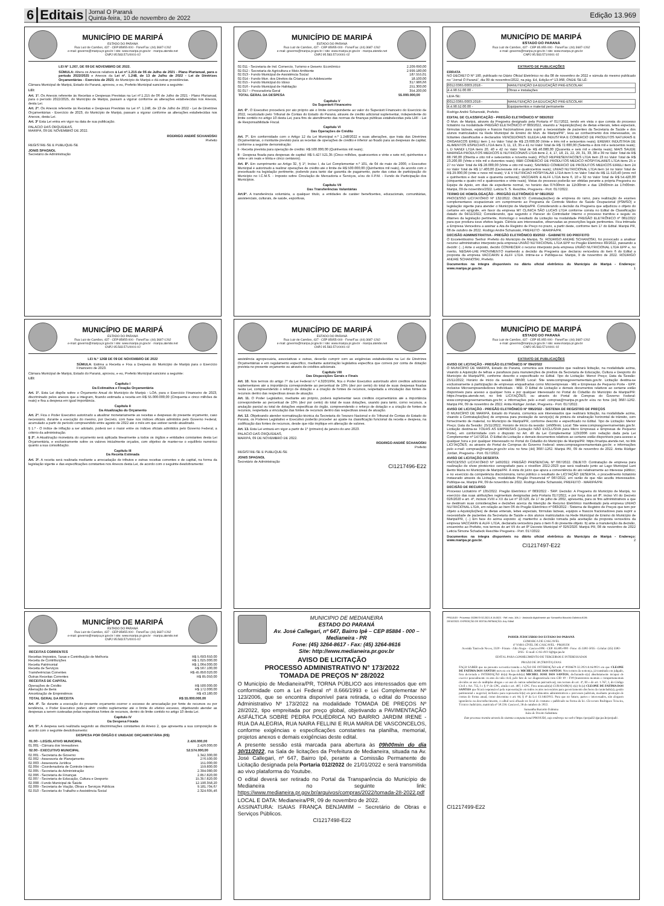6 Editais Jornal O Paraná
Quinta-feira, 10 de novembro de 2022 Edição 13.969
MUNICÍPIO DE MARIPÁ
ESTADO DO PARANÁ
Rua Luiz de Camões, 437 - CEP 85955-000 - Fone/Fax: (44) 3687-1262
e-mail: governo@maripa.pr.gov.br / site: www.maripa.pr.gov.br - maripa.atende.net
CNPJ 95.583.571/0001-02
LEI Nº 1.267, DE 09 DE NOVEMBRO DE 2022.
SÚMULA: Altera os Anexos relativos à Lei nº.1.215 de 06 de Julho de 2021 - Plano Plurianual, para o período 2022/2025 e Anexos da Lei nº. 1.248, de 13 de Julho de 2022 - Lei de Diretrizes Orçamentárias - Exercício de 2023, do Município de Maripá e dá outras providências.
Câmara Municipal de Maripá, Estado do Paraná, aprovou, e eu, Prefeito Municipal sanciono a seguinte:
LEI:
Art. 1º. Os Anexos referente às Receitas e Despesas Previstas na Lei nº.1.215 de 06 de Julho de 2021 - Plano Plurianual, para o período 2022/2025, do Município de Maripá, passam a vigorar conforme as alterações estabelecidas nos Anexos, desta Lei.
Art. 2º. Os Anexos referente às Receitas e Despesas Previstas na Lei nº. 1.248, de 13 de Julho de 2022 - Lei de Diretrizes Orçamentárias - Exercício de 2023, do Município de Maripá, passam a vigorar conforme as alterações estabelecidas nos Anexos, desta Lei.
Art. 3º Esta Lei entra em vigor na data de sua publicação.
PALÁCIO DAS ORQUÍDEAS,
MARIPÁ, 09 DE NOVEMBRO DE 2022.
RODRIGO ANDRÉ SCHANOSKI
Prefeito
REGISTRE-SE E PUBLIQUE-SE
JONIS SPAGNOL
Secretário de Administração
MUNICÍPIO DE MARIPÁ
ESTADO DO PARANÁ
Rua Luiz de Camões, 437 - CEP 85955-000 - Fone/Fax: (44) 3687-1262
e-mail: governo@maripa.pr.gov.br / site: www.maripa.pr.gov.br - maripa.atende.net
CNPJ 95.583.571/0001-02
LEI N.º 1268 DE 09 DE NOVEMBRO DE 2022
SÚMULA: Estima a Receita e Fixa a Despesa do Município de Maripá para o Exercício Financeiro de 2023.
Câmara Municipal de Maripá, Estado do Paraná, aprovou, e eu, Prefeito Municipal sanciono a seguinte:
LEI:
Capítulo I
Da Estimativa e Fixação Orçamentária
Art. 1º. Esta Lei dispõe sobre o Orçamento Anual do Município de Maripá - LOA, para o Exercício Financeiro de 2023, discriminado pelos anexos que a integram, ficando estimada a receita em R$ 55.000.000,00 (Cinquenta e cinco milhões de reais) e fixa a despesa em igual importância.
Capítulo II
Da Atualização do Orçamento
Art. 2º. Fica o Poder Executivo autorizado a atualizar monetariamente as receitas e despesas do presente orçamento, caso necessário, durante a execução do mesmo, por Decreto, com base nos índices oficiais admitidos pelo Governo Federal, acumulado a partir do período compreendido entre agosto de 2022 até o mês em que estiver sendo atualizado.
§ 1.º - O índice de inflação a ser adotado, poderá ser o maior entre os índices oficiais admitidos pelo Governo Federal, a critério da administração.
§ 2º. A Atualização monetária do orçamento será aplicada linearmente a todos os órgãos e entidades constantes desta Lei Orçamentária, e exclusivamente sobre os valores inicialmente orçados, com objetivo de manter-se o equilíbrio numérico quanto a sua consolidação.
Capítulo III
Da Receita Estimada
Art. 3º. A receita será realizada mediante a arrecadação de tributos e outras receitas correntes e de capital, na forma da legislação vigente e das especificações constantes nos Anexos desta Lei, de acordo com o seguinte desdobramento:
MUNICÍPIO DE MARIPÁ
ESTADO DO PARANÁ
Rua Luiz de Camões, 437 - CEP 85955-000 - Fone/Fax: (44) 3687-1262
e-mail: governo@maripa.pr.gov.br / site: www.maripa.pr.gov.br - maripa.atende.net
CNPJ 95.583.571/0001-02
| RECEITAS CORRENTES | |
| --- | --- |
| Receitas Impostos, Taxas e Contribuição de Melhoria | R$ 5.693.650,00 |
| Receita de Contribuições | R$ 1.025.000,00 |
| Receita Patrimonial | R$ 1.064.000,00 |
| Receita de Serviços | R$ 567.100,00 |
| Transferências Correntes | R$ 45.850.020,00 |
| Outras Receitas Correntes | R$ 85.050,00 |
| RECEITAS DE CAPITAL | |
| Operações de Crédito | R$ 500.000,00 |
| Alienação de Bens | R$ 172.000,00 |
| Amortização de Empréstimos | R$ 43.180,00 |
| TOTAL GERAL DA RECEITA | R$ 55.000.000,00 |
Art. 4º. Se durante a execução do presente orçamento ocorrer o excesso de arrecadação por fonte de recursos ou por tendência, o Poder Executivo poderá abrir crédito suplementar até o limite do efetivo excesso, objetivando atender as despesas a serem custeadas pelas respectivas fontes de recursos, dentro do limite contido no artigo 10 desta Lei.
Capítulo IV
Da Despesa Fixada
Art. 5º. A despesa será realizada segundo as discriminações constantes do Anexo 2, que apresenta a sua composição de acordo com o seguinte desdobramento:
DESPESA POR ÓRGÃO E UNIDADE ORÇAMENTÁRIA (R$)
| 01.00 - LEGISLATIVO MUNICIPAL | 2.426.000,00 |
| --- | --- |
| 01.001 - Câmara dos Vereadores | 2.426.000,00 |
| 02.00 - EXECUTIVO MUNICIPAL | 52.574.000,00 |
| 02.001 - Secretaria de Governo | 1.342.300,00 |
| 02.002 - Assessoria de Planejamento | 276.500,00 |
| 02.003 - Assessoria Jurídica | 151.000,00 |
| 02.004 - Coordenadoria de Controle Interno | 159.800,00 |
| 02.005 - Secretaria de Administração | 2.394.080,00 |
| 02.006 - Secretaria de Finanças | 2.857.820,00 |
| 02.007 - Secretaria de Educação, Cultura e Desporto | 15.357.820,00 |
| 02.008 - Fundo Municipal de Saúde | 12.190.358,20 |
| 02.009 - Secretaria de Viação, Obras e Serviços Públicos | 9.181.704,67 |
| 02.010 - Secretaria do Trabalho e Assistência Social | 2.324.605,46 |
MUNICÍPIO DE MARIPÁ
ESTADO DO PARANÁ
Rua Luiz de Camões, 437 - CEP 85955-000 - Fone/Fax: (44) 3687-1262
e-mail: governo@maripa.pr.gov.br / site: www.maripa.pr.gov.br - maripa.atende.net
CNPJ 95.583.571/0001-02
| 02.011 - Secretaria de Ind. Comercio, Turismo e Desenv. Econômico | 2.209.690,00 |
| 02.012 - Secretaria de Agricultura e Meio Ambiente | 2.999.180,00 |
| 02.013 - Fundo Municipal de Assistência Social | 187.555,01 |
| 02.014 - Fundo Mun. dos Direitos da Criança e do Adolescente | 18.100,00 |
| 02.015 - Fundo Municipal do Idoso | 317.986,66 |
| 02.016 - Fundo Municipal de Habitação | 251.300,00 |
| 02.017 – Procuradoria Geral | 354.200,00 |
| TOTAL GERAL DA DESPESA | 55.000.000,00 |
Capítulo V
Do Superávit Financeiro
Art. 6º. O Executivo procederá por ato próprio até o limite correspondente ao valor do Superávit Financeiro do Exercício de 2022, recalculado pelo Tribunal de Contas do Estado do Paraná, através de crédito adicional suplementar, independente do limite contido no artigo 10 desta Lei, para fins de atendimento das normas de finanças públicas estabelecidas pela LRF - Lei de Responsabilidade Fiscal.
Capítulo VI
Das Operações de Crédito
Art. 7º. Em conformidade com o Artigo 12 da Lei Municipal n.º 1.248/2022 e suas alterações, que trata das Diretrizes Orçamentárias, o montante previsto para as receitas de operações de crédito é inferior ao fixado para as despesas de capital, conforme a seguinte demonstração:
I - Receita prevista para operação de crédito: R$ 500.000,00 (Quinhentos mil reais);
II - Despesa fixada para despesas de capital: R$ 5.427.521,35 (Cinco milhões, quatrocentos e vinte e sete mil, quinhentos e vinte e um reais e trinta e cinco centavos).
Art. 8º. Em cumprimento ao Artigo 32, § 1º, Inciso I, da Lei Complementar n.º 101, de 04 de maio de 2000, o Executivo Municipal é autorizado a realizar operações de crédito até o limite de R$ 500.000,00 (Quinhentos mil reais), de acordo com o preceituado na legislação pertinente, podendo para tanto dar garantia de pagamento, parte das cotas de participação do Município no I.C.M.S. - Imposto sobre Circulação de Mercadoria e Serviços, e/ou do F.P.M. - Fundo de Participação dos Municípios.
Capítulo VII
Das Transferências Voluntárias
Art.9º. A transferência voluntária, a qualquer título, a entidades de caráter beneficentes, educacionais, comunitárias, assistenciais, culturais, de saúde, esportivas,
MUNICÍPIO DE MARIPÁ
ESTADO DO PARANÁ
Rua Luiz de Camões, 437 - CEP 85955-000 - Fone/Fax: (44) 3687-1262
e-mail: governo@maripa.pr.gov.br / site: www.maripa.pr.gov.br - maripa.atende.net
CNPJ 95.583.571/0001-02
assistência agropecuária, associativas e outras, deverão cumprir com as exigências estabelecidas na Lei de Diretrizes Orçamentárias e em regulamento específico, mediante autorização legislativa específica que correrá por conta de dotação prevista no presente orçamento ou através de créditos adicionais.
Capítulo VIII
Das Disposições Gerais e Finais
Art. 10. Nos termos do artigo 7º da Lei Federal n.º 4.320/1964, fica o Poder Executivo autorizado abrir créditos adicionais suplementares até a importância correspondente ao percentual de 10% (dez por cento) do total de suas despesas fixadas nesta Lei, compreendendo o reforço de dotação e a criação de fontes de recursos, respeitada a vinculação das fontes de recursos dentro das respectivas áreas de atuação.
Art. 11. O Poder Legislativo, mediante ato próprio, poderá suplementar seus créditos orçamentários até a importância correspondente ao percentual de 10% (dez por cento) do total de suas dotações, usando para tanto, como recursos, a anulação parcial ou total de dotações especificas do órgão, compreendendo o reforço de dotação e a criação de fontes de recursos, respeitada a vinculação das fontes de recursos dentro das respectivas áreas de atuação.
Art. 12. Objetivando atender normatização técnica da Secretaria do Tesouro Nacional e do Tribunal de Contas do Estado do Paraná, os Poderes Legislativo e Executivo poderão proceder ao ajuste na classificação funcional da receita e despesa, na codificação das fontes de recursos, desde que não implique em alteração de valores.
Art. 13. Esta Lei entrará em vigor a partir de 1º (primeiro) de janeiro do ano 2023.
PALÁCIO DAS ORQUÍDEAS,
MARIPÁ, 09 DE NOVEMBRO DE 2022.
RODRIGO ANDRÉ SCHANOSKI
Prefeito
REGISTRE-SE E PUBLIQUE-SE
JONIS SPAGNOL
Secretário de Administração
CI1217496-E22
MUNICIPIO DE MEDIANEIRA
ESTADO DO PARANÁ
Av. José Callegari, nº 647, Bairro Ipê – CEP 85884 - 000 – Medianeira - PR
Fone: (45) 3264-8617 - Fax: (45) 3264-8616
Site: http://www.medianeira.pr.gov.br
AVISO DE LICITAÇÃO
PROCESSO ADMINISTRATIVO N° 173/2022
TOMADA DE PREÇOS Nº 28/2022
O Município de Medianeira/PR, TORNA PÚBLICO aos interessados que em conformidade com a Lei Federal nº 8.666/1993 e Lei Complementar Nº 123/2006, que se encontra disponível para retirada, o edital do Processo Administrativo Nº 173/2022 na modalidade TOMADA DE PREÇOS Nº 28/2022, tipo empreitada por preço global, objetivando a PAVIMENTAÇÃO ASFÁLTICA SOBRE PEDRA POLIÉDRICA NO BAIRRO JARDIM IRENE - RUA DA ALEGRIA, RUA NAIRA FELLINI E RUA MARIA DE VASCONCELOS, conforme exigências e especificações constantes na planilha, memorial, projetos anexos e demais exigências deste edital.
A presente sessão está marcada para abertura às 09h00min do dia 30/11/2022, na Sala de licitações da Prefeitura de Medianeira, situada na Av. José Callegari, nº 647, Bairro Ipê, perante a Comissão Permanente de Licitação designada pela Portaria 012/2022 de 21/01/2022 e será transmitida ao vivo plataforma do Youtube.
O edital deverá ser retirado no Portal da Transparência do Município de Medianeira no seguinte link: https://www.medianeira.pr.gov.br/arquivos/compras/2022/tomada-28-2022.pdf
LOCAL E DATA: Medianeira/PR, 09 de novembro de 2022.
ASSINATURA: ISAIAS FRANÇA BENJAMIM – Secretário de Obras e Serviços Públicos.
CI1217498-E22
MUNICÍPIO DE MARIPÁ
ESTADO DO PARANÁ
Rua Luiz de Camões, 437 - CEP 85.955-000 - Fone/Fax: (44) 3687-1262
e-mail: governo@maripa.pr.gov.br / site: www.maripa.pr.gov.br
CNPJ 95.583.571/0001-02
EXTRATO DE PUBLICAÇÕES
ERRATA
NO DECRETO Nº 190, publicado no Diário Oficial Eletrônico no dia 08 de novembro de 2022 e súmula do mesmo publicado no "Jornal O Paraná", dia 09 de novembro/2022, na pág. E4, Edição nº 13.968, ONDE SE LÊ:
| 0012.0365.0003.2018 - | MANUTENÇÃO DA EDUCAÇÃO PRÉ-ESCOLAR |
| 4.4.90.51.00.00 - | Obras e instalações |
LEIA-SE:
| 0012.0365.0003.2018 - | MANUTENÇÃO DA EDUCAÇÃO PRÉ-ESCOLAR |
| 4.4.90.52.00.00 - | Equipamentos e material permanente |
Rodrigo André Schanoski, Prefeito.
EDITAL DE CLASSIFICAÇÃO - PREGÃO ELETRÔNICO Nº 083/2022
O Mun. de Maripá, através da Pregoeira designado pela Portaria nº 017/2022, tendo em vista o que consta do processo licitatório na modalidade PREGÃO ELETRÔNICO nº 083/2022, visando a "Aquisição(ões) de dietas enterais, leites especiais, fórmulas lácteas, equipos e frascos fracionadores para suprir a necessidade de pacientes da Secretaria de Saúde e dos alunos matriculados na Rede Municipal de Ensino do Mun. de Maripá/PR", leva ao conhecimento dos interessados, os licitantes classificados e declarados VENCEDORES: ELEDA LAB INDUSTRIA E COMERCIO DE PRODUTOS NATURAIS E ORGANICOS EIRELI item 1 no Valor Total de R$ 23.600,00 (Vinte e três mil e seiscentos reais); EREMIX INDUSTRIA DE ALIMENTOS ESPECIAIS LTDA itens 3, 11, 13, 35 e 41 no Valor Total de R$ 72.600,00 (Setenta e dois mil e seiscentos reais); L D NANDI LTDA itens 20, 40 e 42 no Valor Total de R$ 46.080,00 (Quarenta e seis mil e oitenta reais); MAIS SAUDE MARINGA PRODUTOS MEDICOS E NUTRICIONAIS LTDA itens 2, 4, 17, 18, 21, 22, 29, 31, 33, 38 e 39 no Valor Total de R$ 88.790,00 (Oitenta e oito mil e setecentos e noventa reais); POLO REPRESENTACOES LTDA item 23 no Valor Total de R$ 23.200,00 (Vinte e três mil e duzentos reais); RBR COMERCIO DE PRODUTOS MEDICO HOSPITALARES LTDA itens 25 e 27 no Valor Total de R$ 28.000,00 (Vinte e oito mil reais); SAVIMED COMERCIO DE PRODUTOS MEDICOS EIRELI item 24 no Valor Total de R$ 17.400,00 (Dezessete mil e quatrocentos reais); UNIAO NUTRICIONAL LTDA item 14 no Valor Total de R$ 29.000,00 (vinte e nove mil reais); V & V NUTRICAO HOSPITALAR LTDA item 5 no Valor Total de R$ 11.510,40 (onze mil e quinhentos e dez reais e quarenta centavos); VACCARIN & ALFF LTDA itens 6, 10 e 32 no Valor Total de R$ 54.420,00 (cinquenta e quatro mil e quatrocentos e vinte reais); Vistas do processo poderão ser obtidas perante a própria Pregoeira ou Equipe de Apoio, em dias de expediente normal, no horário das 07h30min às 11h30min e das 13h00min às 17h00min. Maripá, 09 de novembro/2022. Leticia S. S. Reschke, Pregoeira - Port. 017/2022.
TERMO DE HOMOLOGAÇÃO - PREGÃO ELETRÔNICO Nº 081/2022
PROCESSO LICITATÓRIO Nº 132/2022. OBJETO: Contratação(ões) de empresa do ramo, para realização de exames complementares ocupacionais em cumprimento ao Programa de Controle Médico de Saúde Ocupacional (PSMSO) e legislação vigente para atender o Município de Maripá/PR. Considerando a decisão da Pregoeira que adjudicou o objeto do certame em epígrafe, em favor da empresa MT CLINICA SÃO LUCAS LTDA conforme consta no Edital de Classificação datado de 04/11/2022; Considerando, que segundo o Parecer do Controlador Interno o processo tramitou e seguiu os ditames da legislação pertinente, Homologo o resultado da Licitação na modalidade PREGÃO ELETRÔNICO nº 081/2022 para que produza seus efeitos legais. Ciência aos interessados, observadas as prescrições legais pertinentes. Fica intimada a Empresa Vencedora a assinar a Ata de Registro de Preço no prazo, a partir deste, conforme item 17 do Edital. Maripá PR, 08 de outubro de 2022. Rodrigo André Schanoski, PREFEITO - MARIPÁ/PR.
DECISÃO ADMINISTRATIVA - PREGÃO ELETRÔNICO 83/2022 - GABINETE DO PREFEITO
O Excelentíssimo Senhor Prefeito do Município de Maripá, Sr. RODRIGO ANDRÉ SCHANOSKI, foi provocado a analisar recurso administrativo interposto pela empresa UNIÃO NUTRICIONAL LTDA EPP no Pregão Eletrônico 83/2022, passando a decidir: (...) Ante o exposto, decido CONHECER o recurso interposto pela empresa UNIÃO NUTRICIONAL LTDA EPP e, no mérito, NEGAR-LHE PROVIMENTO mantendo a decisão da Pregoeira que declarou vencedora do item 6 do Edital a proposta da empresa VACCARIN & ALFF LTDA. Intime-se e Publique-se. Maripá, 9 de novembro de 2022. RODRIGO ANDRÉ SCHANOSKI, Prefeito.
Documentos na integra disponíveis no diário oficial eletrônico do Município de Maripá - Endereço: www.maripa.pr.gov.br. 1
MUNICÍPIO DE MARIPÁ
ESTADO DO PARANÁ
Rua Luiz de Camões, 437 - CEP 85.955-000 - Fone/Fax: (44) 3687-1262
e-mail: governo@maripa.pr.gov.br / site: www.maripa.pr.gov.br
CNPJ 95.583.571/0001-02
EXTRATO DE PUBLICAÇÕES
AVISO DE LICITAÇÃO - PREGÃO ELETRÔNICO Nº 094/2022
O MUNICÍPIO DE MARIPÁ, Estado do Paraná, comunica aos interessados que realizará licitação, na modalidade acima, visando à Aquisição de telhas e parafusos para manutenções de prédios da Secretaria de Educação, Cultura e Desporto do Município de Maripá/PR, conforme descrito e especificado no Edital. Tipo de Licitação: Menor Preço; Data da Sessão: 25/11/2022; Horário de início da sessão: 08h30; Local: Site www.comprasgovernamentais.gov.br. Licitação destina-se exclusivamente à participação de empresas enquadradas como Microempresas - ME e Empresas de Pequeno Porte - EPP, inclusive Microempreendedores Individuais - MEI. O Edital de Licitação e demais documentos relativos ao certame estão disponíveis para acesso a qualquer hora e por qualquer interessado no Portal do Cidadão do Município de Maripá/PR: https://maripa.atende.net, no link LICITAÇÕES; ou através do Portal de Compras do Governo Federal: www.comprasgovernamentais.gov.br; e informações pelo e-mail: compras@maripa.pr.gov.br e/ou no fone (44) 3687-1262. Maripá PR, 09 de novembro de 2022. Anita Rüdiger Jordan, Pregoeira - Port. 017/2022.
AVISO DE LICITAÇÃO - PREGÃO ELETRÔNICO Nº 095/2022 - SISTEMA DE REGISTRO DE PREÇOS
O MUNICÍPIO DE MARIPÁ, Estado do Paraná, comunica aos interessados que realizará licitação, na modalidade acima, visando à Contratação(ões) de empresa para prestação de serviço(s) de pintura de sinalização horizontal de trânsito, com fornecimento de material, no Município de Maripá/PR, conforme descrito e especificado no Edital. Tipo de Licitação: Menor Preço; Data da Sessão: 25/11/2022; Horário de início da sessão: 14h00min; Local: Site www.comprasgovernamentais.gov.br. Licitação destina-se TODAS AS EMPRESAS (Licitação NÃO EXCLUSIVA para Micro Empresas e Empresas de Pequeno Porte), em conformidade com o disposto no Art. 49 da Lei Complementar 123/2006 com redação dada pela Lei Complementar nº 147/2014. O Edital de Licitação e demais documentos relativos ao certame estão disponíveis para acesso a qualquer hora e por qualquer interessado no Portal do Cidadão do Município de Maripá/PR: https://maripa.atende.net, no link LICITAÇÕES; ou através do Portal de Compras do Governo Federal: www.comprasgovernamentais.gov.br; e informações pelo e-mail: compras@maripa.pr.gov.br e/ou no fone (44) 3687-1262. Maripá PR, 09 de novembro de 2022. Anita Rüdiger Jordan, Pregoeira - Port. 017/2022.
AVISO DE LICITAÇÃO DESERTA
PROCESSO LICITATÓRIO Nº 140/2022. PREGÃO PRESENCIAL Nº 087/2022. OBJETO: Contratação de empresa para realização de show pirotécnico cenografado para o réveillon 2022-2023 que será realizado junto ao Lago Municipal Lani Bento Maria no Município de Maripá/PR. À vista do juízo que apura a conveniência do ato relativamente ao interesse público; e no exercício da competência discricionária, torno público o resultado de LICITAÇÃO DESERTA, o procedimento licitatório instaurado através da Licitação, modalidade Pregão Presencial nº 087/2022, em razão de que não acudiu interessados. Publique-se, Maripá PR, 09 de novembro de 2022. Rodrigo Andre Schanoski, PREFEITO - MARIPÁ/PR.
DECISÃO DE RECURSO
Processo Licitatório nº 135/2022. Pregão Eletrônico nº 083/2022 - SRP. Decisão: A Pregoeira do Município de Maripá, no exercício das suas atribuições regimentais designadas pela Portaria 017/2022, e por força dos art 8º, inciso VII do Decreto 026/2020 e art. 4º, incisos XVIII e XX da Lei nº 10.520, de 17 de julho de 2002, apresenta, para os fins administrativos a que se destinam suas considerações e decisões acerca da Intenção de Recurso Eletrônico manifestado pela empresa UNIAO NUTRICIONAL LTDA, em relação ao Item 06 do Pregão Eletrônico nº 083/2022 - Sistema de Registro de Preços que tem por objeto a Aquisição(ões) de dietas enterais, leites especiais, fórmulas lácteas, equipos e frascos fracionadores para suprir a necessidade de pacientes da Secretaria de Saúde e dos alunos matriculados na Rede Municipal de Ensino do Município de Maripá/PR, (...) Em face do acima exposto: a) mantenho a decisão tomada pela aceitação da proposta vencedora da empresa VACCARIN & ALFF LTDA, declarada vencedora para o item 6 do presente objeto. b) ante a manutenção da decisão, encaminho ao Prefeito, nos termos do art VII do art 8º Decreto Municipal nº 026/2020. Maripá PR, 08 de novembro de 2022 Leticia Simone Schadeck Reschke Pregoeira - Port. 017/2022.
Documentos na integra disponíveis no diário oficial eletrônico do Município de Maripá - Endereço: www.maripa.pr.gov.br. 2
CI1217497-E22
PROJUDI - Processo: 0028670-32.2021.8.16.0021 - Ref. mov. 106.1 - Assinado digitalmente por Samantha Barzotto Dalmina:8136
28/10/2022: EXPEDIÇÃO DE EDITAL/INTIMAÇÃO. Arq: Edital
PODER JUDICIÁRIO DO ESTADO DO PARANÁ
COMARCA DE CASCAVEL
4ª VARA CÍVEL DE CASCAVEL - PROJUDI
Avenida Tancredo Neves, 2320 - Fórum - Alto Alegre - Cascavel/PR - CEP: 85.805-000 - Fone: 45 3392-5035 - Celular: (45) 3392-5035 - E-mail: CAS-4VJ-S@tjpr.jus.br
EDITAL PARA CONHECIMENTO DE TERCEIROS E INTERESSADOS
PRAZO DE 30 (TRINTA) DIAS
FAÇO SABER que na presente serventia tramita a AÇÃO DE INTERDIÇÃO sob nº 0028670-32.2021.8.16.0021 em que CLEONE DE FATIMA DOS SANTOS movera em face de MICHEL JOSE DOS SANTOS. Nos termos da sentença, já transitada em julgado, fora decretada a INTERDIÇÃO do(a) Requerido(a) MICHEL JOSE DOS SANTOS, declarando-o(a) absolutamente incapaz de exercer pessoalmente os atos da vida civil, pelo fato de ser diagnosticada com CID 10 – F19 (transtornos mentais e comportamentais devidos ao uso de múltiplas drogas e ao uso de outras substâncias psicoativas), nos termos do art. 4º, III e do art. 1.767, I, do Código Civil e Art. 755, I e § 1º do CPC, ainda o art. 487, I CPC. Fora nomeado(a) CURADOR(A) o(a) Sr.(a) CLEONE DE FATIMA DOS SANTOS que ficará responsável pela representação em todos os atos necessários para gerenciamento dos bens da curatelado(a), gestão patrimonial e negocial, inclusive para representa-lo(a) em procedimentos administrativos e processos judiciais, mediante prestação de contas de forma anual, como determina o art. 84, § 4º da Lei 13.146/2015. Para que no futuro, partes e interessados, não aleguem ignorância ou desconhecimento, o edital será afixado no local de costume e publicado na forma da lei. Cleverson Rodrigues Teixeira, Técnico Judiciário, matrícula nº 50.228. Cascavel, 28 de outubro de 2022.
Samantha Barzotto Dalmina
Juíza de Direito Substituta
Este processo tramita através do sistema computacional PROJUDI, cujo endereço na web é https://projudi2.tjpr.jus.br/projudi/.
CI1217499-E22